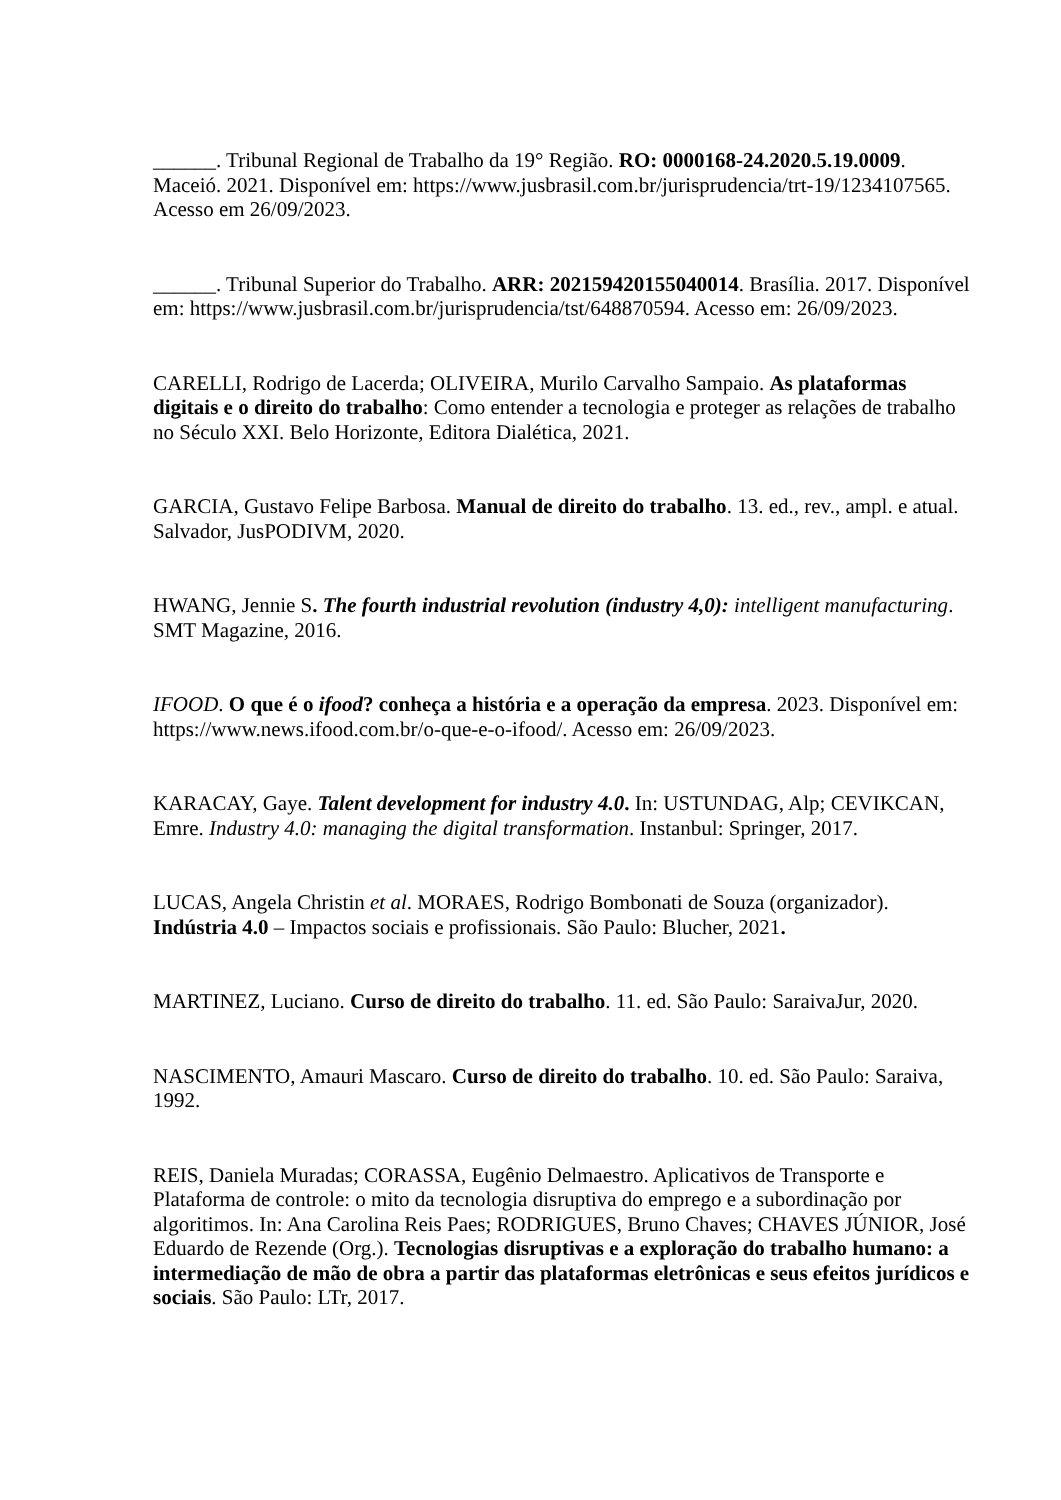______. Tribunal Regional de Trabalho da 19° Região. RO: 0000168-24.2020.5.19.0009. Maceió. 2021. Disponível em: https://www.jusbrasil.com.br/jurisprudencia/trt-19/1234107565. Acesso em 26/09/2023.
______. Tribunal Superior do Trabalho. ARR: 202159420155040014. Brasília. 2017. Disponível em: https://www.jusbrasil.com.br/jurisprudencia/tst/648870594. Acesso em: 26/09/2023.
CARELLI, Rodrigo de Lacerda; OLIVEIRA, Murilo Carvalho Sampaio. As plataformas digitais e o direito do trabalho: Como entender a tecnologia e proteger as relações de trabalho no Século XXI. Belo Horizonte, Editora Dialética, 2021.
GARCIA, Gustavo Felipe Barbosa. Manual de direito do trabalho. 13. ed., rev., ampl. e atual. Salvador, JusPODIVM, 2020.
HWANG, Jennie S. The fourth industrial revolution (industry 4,0): intelligent manufacturing. SMT Magazine, 2016.
IFOOD. O que é o ifood? conheça a história e a operação da empresa. 2023. Disponível em: https://www.news.ifood.com.br/o-que-e-o-ifood/. Acesso em: 26/09/2023.
KARACAY, Gaye. Talent development for industry 4.0. In: USTUNDAG, Alp; CEVIKCAN, Emre. Industry 4.0: managing the digital transformation. Instanbul: Springer, 2017.
LUCAS, Angela Christin et al. MORAES, Rodrigo Bombonati de Souza (organizador). Indústria 4.0 – Impactos sociais e profissionais. São Paulo: Blucher, 2021.
MARTINEZ, Luciano. Curso de direito do trabalho. 11. ed. São Paulo: SaraivaJur, 2020.
NASCIMENTO, Amauri Mascaro. Curso de direito do trabalho. 10. ed. São Paulo: Saraiva, 1992.
REIS, Daniela Muradas; CORASSA, Eugênio Delmaestro. Aplicativos de Transporte e Plataforma de controle: o mito da tecnologia disruptiva do emprego e a subordinação por algoritimos. In: Ana Carolina Reis Paes; RODRIGUES, Bruno Chaves; CHAVES JÚNIOR, José Eduardo de Rezende (Org.). Tecnologias disruptivas e a exploração do trabalho humano: a intermediação de mão de obra a partir das plataformas eletrônicas e seus efeitos jurídicos e sociais. São Paulo: LTr, 2017.